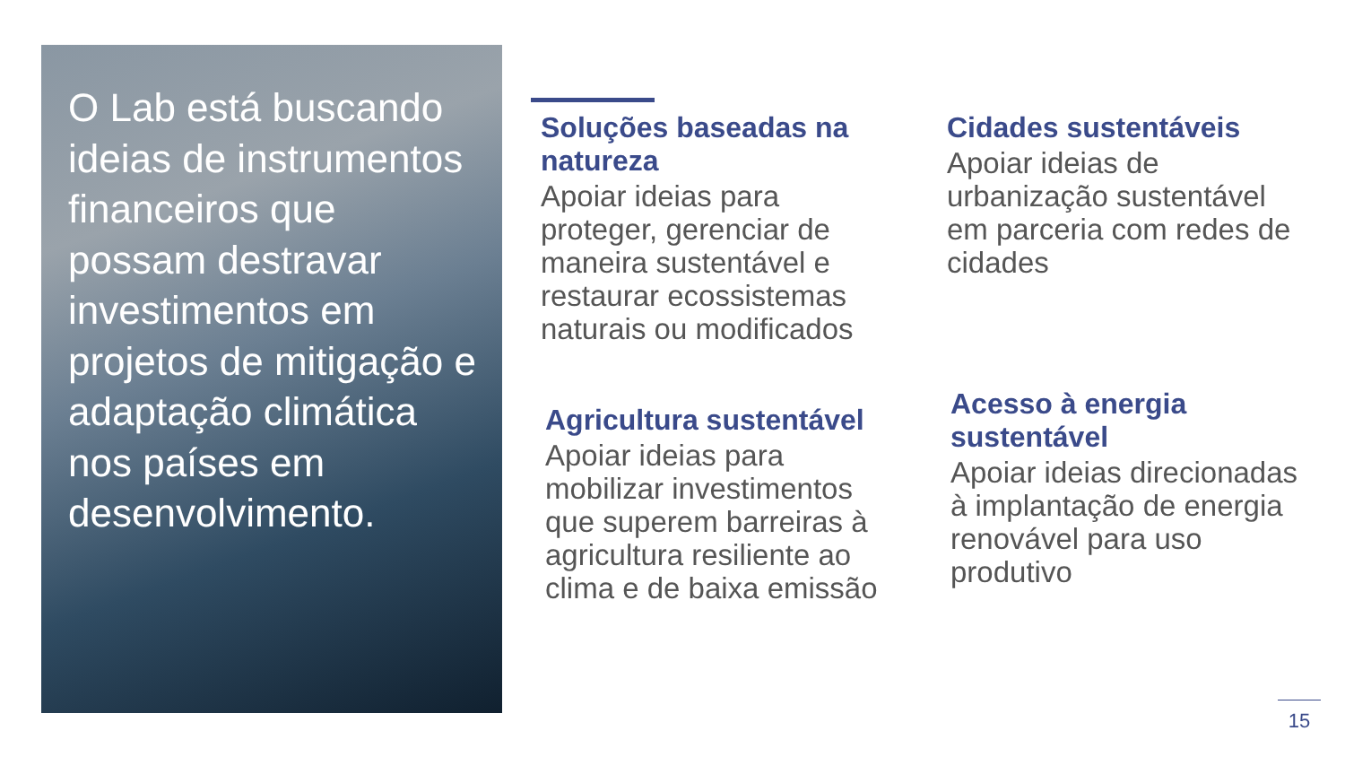O Lab está buscando ideias de instrumentos financeiros que possam destravar investimentos em projetos de mitigação e adaptação climática nos países em desenvolvimento.
Soluções baseadas na natureza
Apoiar ideias para proteger, gerenciar de maneira sustentável e restaurar ecossistemas naturais ou modificados
Cidades sustentáveis
Apoiar ideias de urbanização sustentável em parceria com redes de cidades
Agricultura sustentável
Apoiar ideias para mobilizar investimentos que superem barreiras à agricultura resiliente ao clima e de baixa emissão
Acesso à energia sustentável
Apoiar ideias direcionadas à implantação de energia renovável para uso produtivo
15